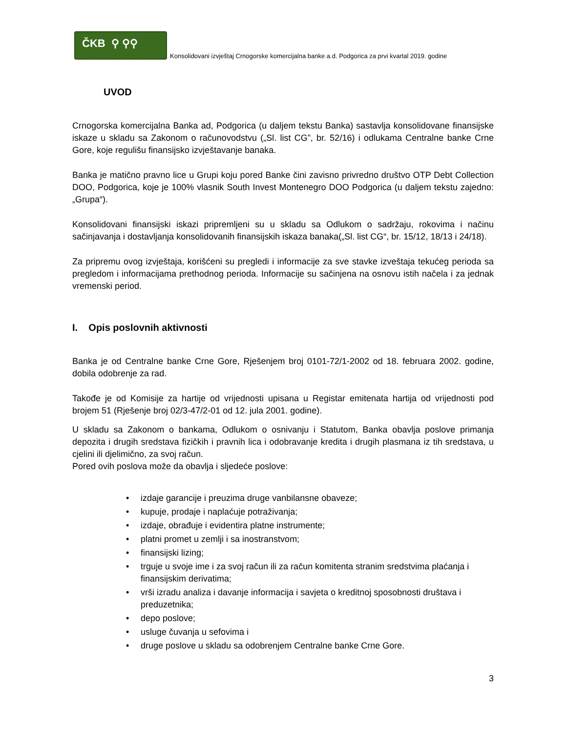ČKB ⚲ ⚲⚲
CRNOGORSKA KOMERCIJALNA BANKA AD PODGORICA
Konsolidovani izvještaj Crnogorske komercijalna banke a.d. Podgorica za prvi kvartal 2019. godine
UVOD
Crnogorska komercijalna Banka ad, Podgorica (u daljem tekstu Banka) sastavlja konsolidovane finansijske iskaze u skladu sa Zakonom o računovodstvu („Sl. list CG”, br. 52/16) i odlukama Centralne banke Crne Gore, koje regulišu finansijsko izvještavanje banaka.
Banka je matično pravno lice u Grupi koju pored Banke čini zavisno privredno društvo OTP Debt Collection DOO, Podgorica, koje je 100% vlasnik South Invest Montenegro DOO Podgorica (u daljem tekstu zajedno: „Grupa“).
Konsolidovani finansijski iskazi pripremljeni su u skladu sa Odlukom o sadržaju, rokovima i načinu sačinjavanja i dostavljanja konsolidovanih finansijskih iskaza banaka(„Sl. list CG“, br. 15/12, 18/13 i 24/18).
Za pripremu ovog izvještaja, korišćeni su pregledi i informacije za sve stavke izveštaja tekućeg perioda sa pregledom i informacijama prethodnog perioda. Informacije su sačinjena na osnovu istih načela i za jednak vremenski period.
I. Opis poslovnih aktivnosti
Banka je od Centralne banke Crne Gore, Rješenjem broj 0101-72/1-2002 od 18. februara 2002. godine, dobila odobrenje za rad.
Takođe je od Komisije za hartije od vrijednosti upisana u Registar emitenata hartija od vrijednosti pod brojem 51 (Rješenje broj 02/3-47/2-01 od 12. jula 2001. godine).
U skladu sa Zakonom o bankama, Odlukom o osnivanju i Statutom, Banka obavlja poslove primanja depozita i drugih sredstava fizičkih i pravnih lica i odobravanje kredita i drugih plasmana iz tih sredstava, u cjelini ili djelimično, za svoj račun.
Pored ovih poslova može da obavlja i sljedeće poslove:
• izdaje garancije i preuzima druge vanbilansne obaveze;
• kupuje, prodaje i naplaćuje potraživanja;
• izdaje, obrađuje i evidentira platne instrumente;
• platni promet u zemlji i sa inostranstvom;
• finansijski lizing;
• trguje u svoje ime i za svoj račun ili za račun komitenta stranim sredstvima plaćanja i finansijskim derivatima;
• vrši izradu analiza i davanje informacija i savjeta o kreditnoj sposobnosti društava i preduzetnika;
• depo poslove;
• usluge čuvanja u sefovima i
• druge poslove u skladu sa odobrenjem Centralne banke Crne Gore.
3